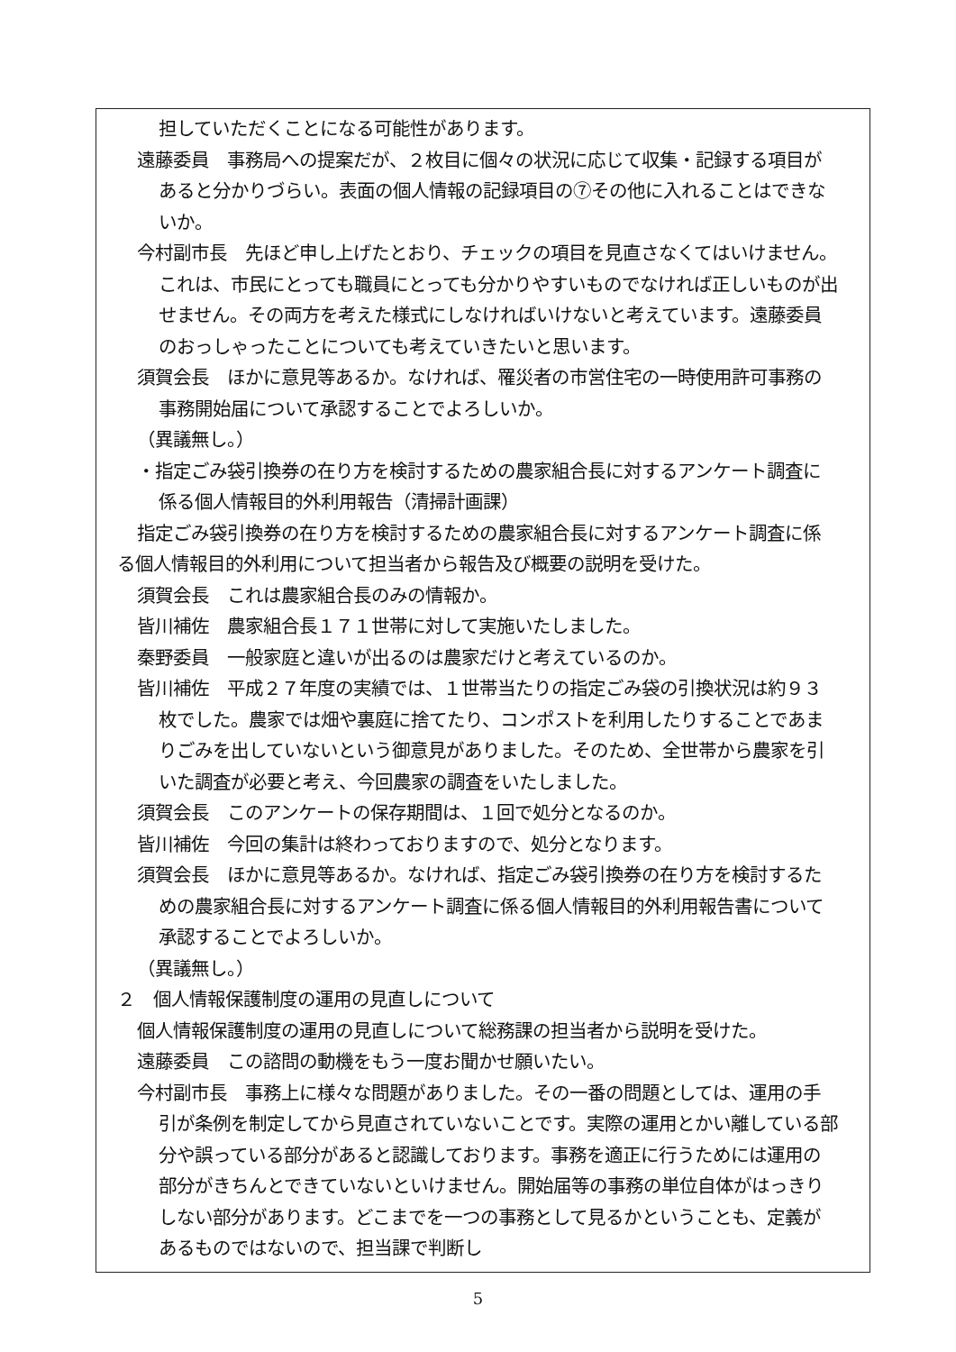担していただくことになる可能性があります。
遠藤委員　事務局への提案だが、２枚目に個々の状況に応じて収集・記録する項目があると分かりづらい。表面の個人情報の記録項目の⑦その他に入れることはできないか。
今村副市長　先ほど申し上げたとおり、チェックの項目を見直さなくてはいけません。これは、市民にとっても職員にとっても分かりやすいものでなければ正しいものが出せません。その両方を考えた様式にしなければいけないと考えています。遠藤委員のおっしゃったことについても考えていきたいと思います。
須賀会長　ほかに意見等あるか。なければ、罹災者の市営住宅の一時使用許可事務の事務開始届について承認することでよろしいか。
（異議無し。）
・指定ごみ袋引換券の在り方を検討するための農家組合長に対するアンケート調査に係る個人情報目的外利用報告（清掃計画課）
指定ごみ袋引換券の在り方を検討するための農家組合長に対するアンケート調査に係る個人情報目的外利用について担当者から報告及び概要の説明を受けた。
須賀会長　これは農家組合長のみの情報か。
皆川補佐　農家組合長１７１世帯に対して実施いたしました。
秦野委員　一般家庭と違いが出るのは農家だけと考えているのか。
皆川補佐　平成２７年度の実績では、１世帯当たりの指定ごみ袋の引換状況は約９３枚でした。農家では畑や裏庭に捨てたり、コンポストを利用したりすることであまりごみを出していないという御意見がありました。そのため、全世帯から農家を引いた調査が必要と考え、今回農家の調査をいたしました。
須賀会長　このアンケートの保存期間は、１回で処分となるのか。
皆川補佐　今回の集計は終わっておりますので、処分となります。
須賀会長　ほかに意見等あるか。なければ、指定ごみ袋引換券の在り方を検討するための農家組合長に対するアンケート調査に係る個人情報目的外利用報告書について承認することでよろしいか。
（異議無し。）
２　個人情報保護制度の運用の見直しについて
個人情報保護制度の運用の見直しについて総務課の担当者から説明を受けた。
遠藤委員　この諮問の動機をもう一度お聞かせ願いたい。
今村副市長　事務上に様々な問題がありました。その一番の問題としては、運用の手引が条例を制定してから見直されていないことです。実際の運用とかい離している部分や誤っている部分があると認識しております。事務を適正に行うためには運用の部分がきちんとできていないといけません。開始届等の事務の単位自体がはっきりしない部分があります。どこまでを一つの事務として見るかということも、定義があるものではないので、担当課で判断し
5